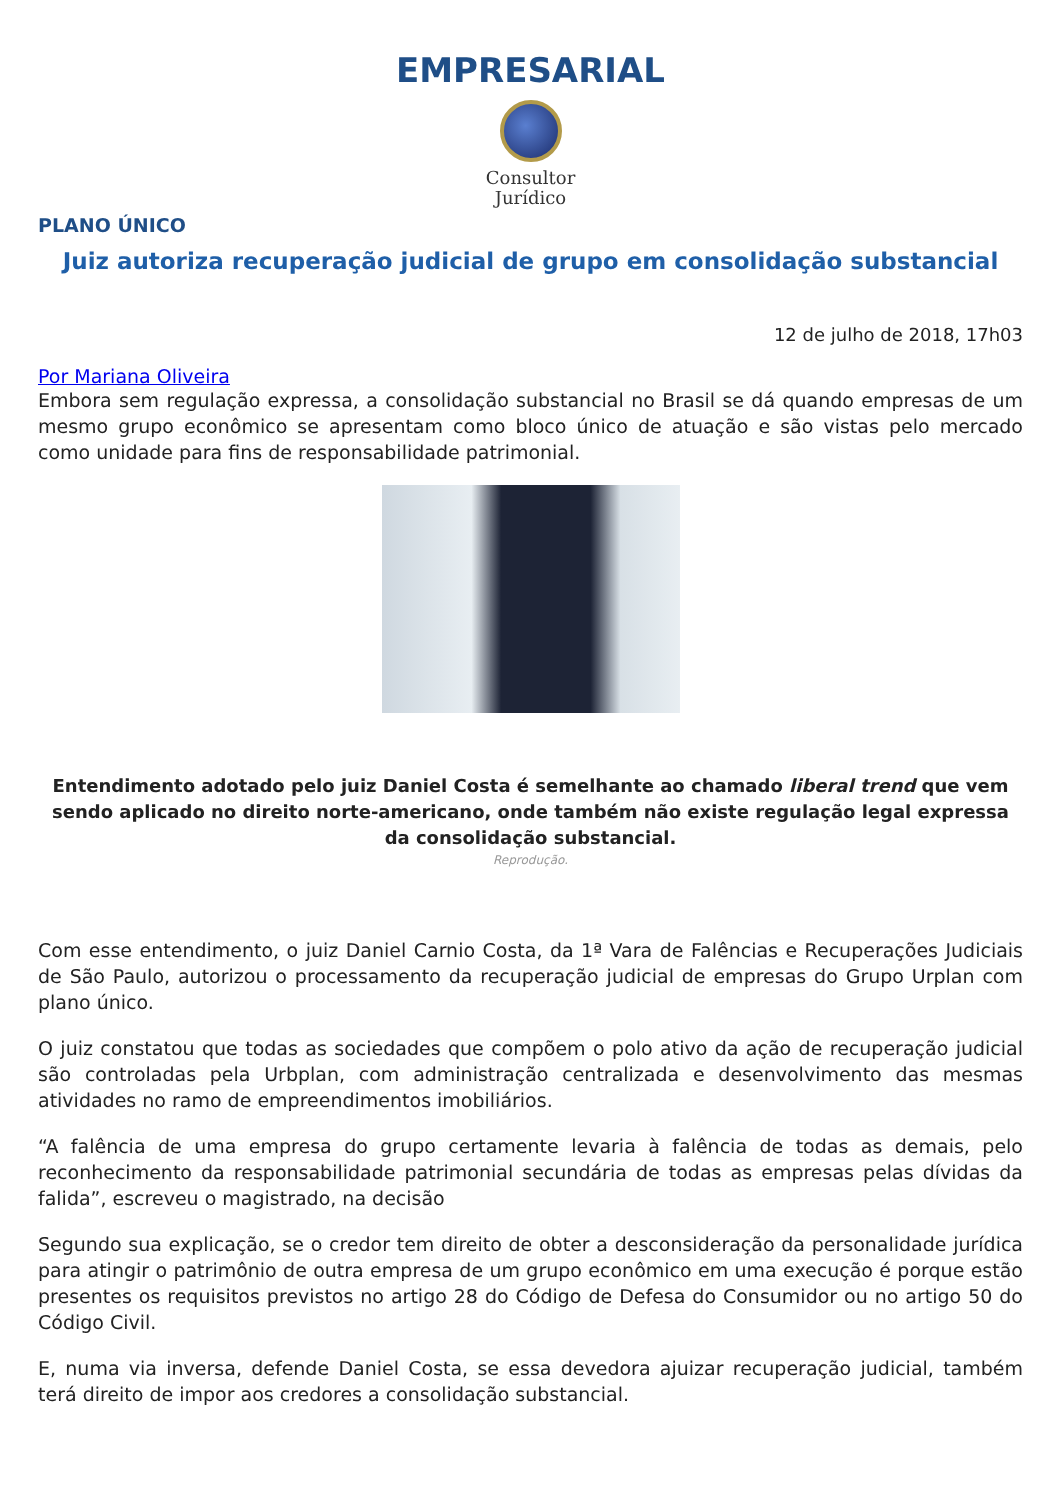EMPRESARIAL
Consultor
Jurídico
PLANO ÚNICO
Juiz autoriza recuperação judicial de grupo em consolidação substancial
12 de julho de 2018, 17h03
Por Mariana Oliveira
Embora sem regulação expressa, a consolidação substancial no Brasil se dá quando empresas de um mesmo grupo econômico se apresentam como bloco único de atuação e são vistas pelo mercado como unidade para fins de responsabilidade patrimonial.
Entendimento adotado pelo juiz Daniel Costa é semelhante ao chamado liberal trend que vem sendo aplicado no direito norte-americano, onde também não existe regulação legal expressa da consolidação substancial.
Reprodução.
Com esse entendimento, o juiz Daniel Carnio Costa, da 1ª Vara de Falências e Recuperações Judiciais de São Paulo, autorizou o processamento da recuperação judicial de empresas do Grupo Urplan com plano único.
O juiz constatou que todas as sociedades que compõem o polo ativo da ação de recuperação judicial são controladas pela Urbplan, com administração centralizada e desenvolvimento das mesmas atividades no ramo de empreendimentos imobiliários.
“A falência de uma empresa do grupo certamente levaria à falência de todas as demais, pelo reconhecimento da responsabilidade patrimonial secundária de todas as empresas pelas dívidas da falida”, escreveu o magistrado, na decisão
Segundo sua explicação, se o credor tem direito de obter a desconsideração da personalidade jurídica para atingir o patrimônio de outra empresa de um grupo econômico em uma execução é porque estão presentes os requisitos previstos no artigo 28 do Código de Defesa do Consumidor ou no artigo 50 do Código Civil.
E, numa via inversa, defende Daniel Costa, se essa devedora ajuizar recuperação judicial, também terá direito de impor aos credores a consolidação substancial.